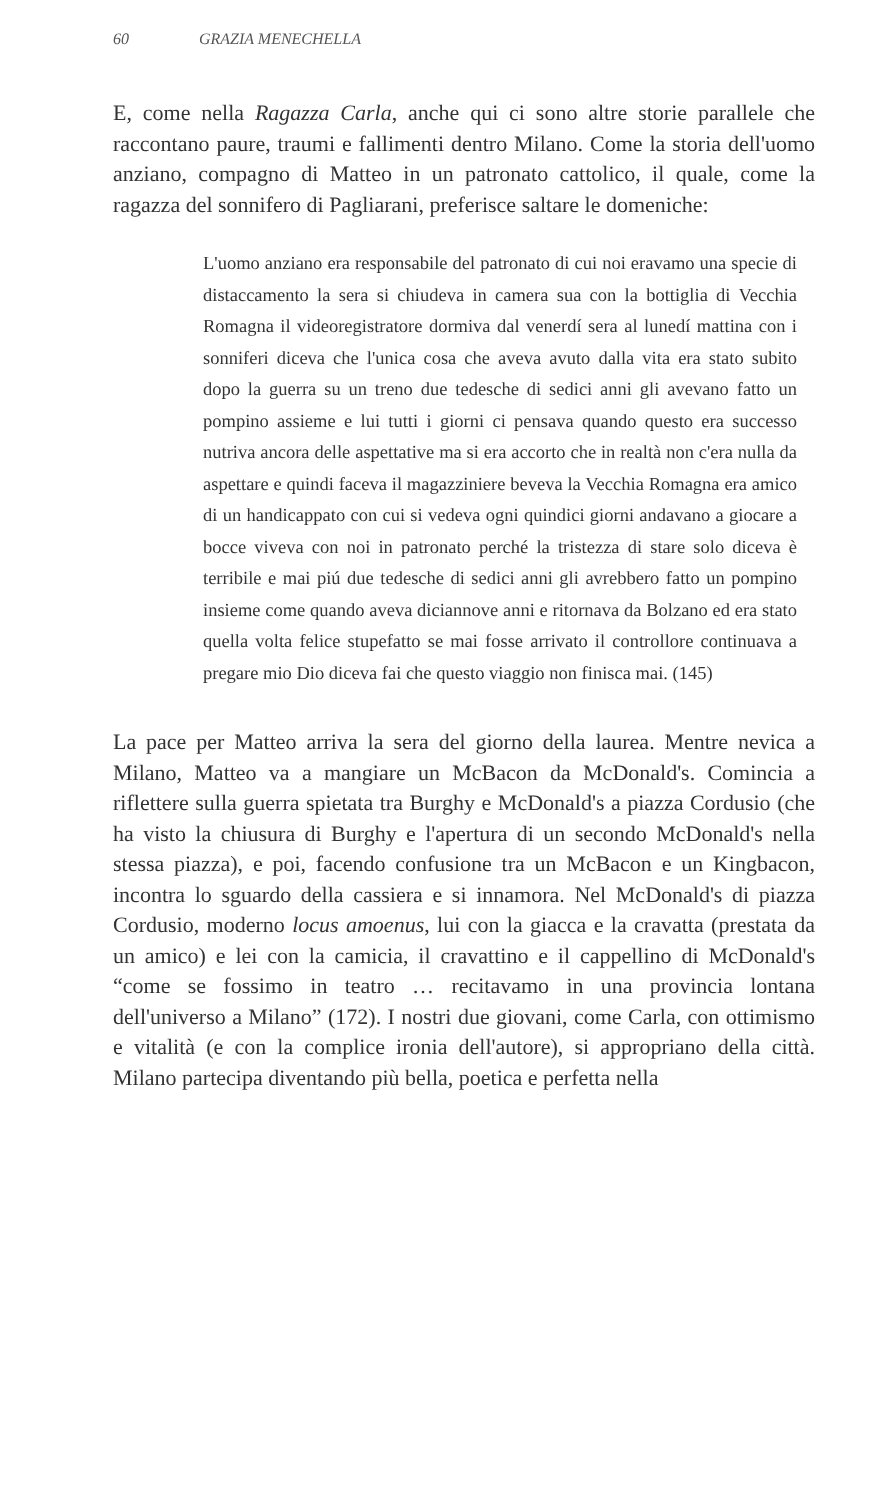60 GRAZIA MENECHELLA
E, come nella Ragazza Carla, anche qui ci sono altre storie parallele che raccontano paure, traumi e fallimenti dentro Milano. Come la storia dell'uomo anziano, compagno di Matteo in un patronato cattolico, il quale, come la ragazza del sonnifero di Pagliarani, preferisce saltare le domeniche:
L'uomo anziano era responsabile del patronato di cui noi eravamo una specie di distaccamento la sera si chiudeva in camera sua con la bottiglia di Vecchia Romagna il videoregistratore dormiva dal venerdí sera al lunedí mattina con i sonniferi diceva che l'unica cosa che aveva avuto dalla vita era stato subito dopo la guerra su un treno due tedesche di sedici anni gli avevano fatto un pompino assieme e lui tutti i giorni ci pensava quando questo era successo nutriva ancora delle aspettative ma si era accorto che in realtà non c'era nulla da aspettare e quindi faceva il magazziniere beveva la Vecchia Romagna era amico di un handicappato con cui si vedeva ogni quindici giorni andavano a giocare a bocce viveva con noi in patronato perché la tristezza di stare solo diceva è terribile e mai piú due tedesche di sedici anni gli avrebbero fatto un pompino insieme come quando aveva diciannove anni e ritornava da Bolzano ed era stato quella volta felice stupefatto se mai fosse arrivato il controllore continuava a pregare mio Dio diceva fai che questo viaggio non finisca mai. (145)
La pace per Matteo arriva la sera del giorno della laurea. Mentre nevica a Milano, Matteo va a mangiare un McBacon da McDonald's. Comincia a riflettere sulla guerra spietata tra Burghy e McDonald's a piazza Cordusio (che ha visto la chiusura di Burghy e l'apertura di un secondo McDonald's nella stessa piazza), e poi, facendo confusione tra un McBacon e un Kingbacon, incontra lo sguardo della cassiera e si innamora. Nel McDonald's di piazza Cordusio, moderno locus amoenus, lui con la giacca e la cravatta (prestata da un amico) e lei con la camicia, il cravattino e il cappellino di McDonald's “come se fossimo in teatro … recitavamo in una provincia lontana dell'universo a Milano” (172). I nostri due giovani, come Carla, con ottimismo e vitalità (e con la complice ironia dell'autore), si appropriano della città. Milano partecipa diventando più bella, poetica e perfetta nella